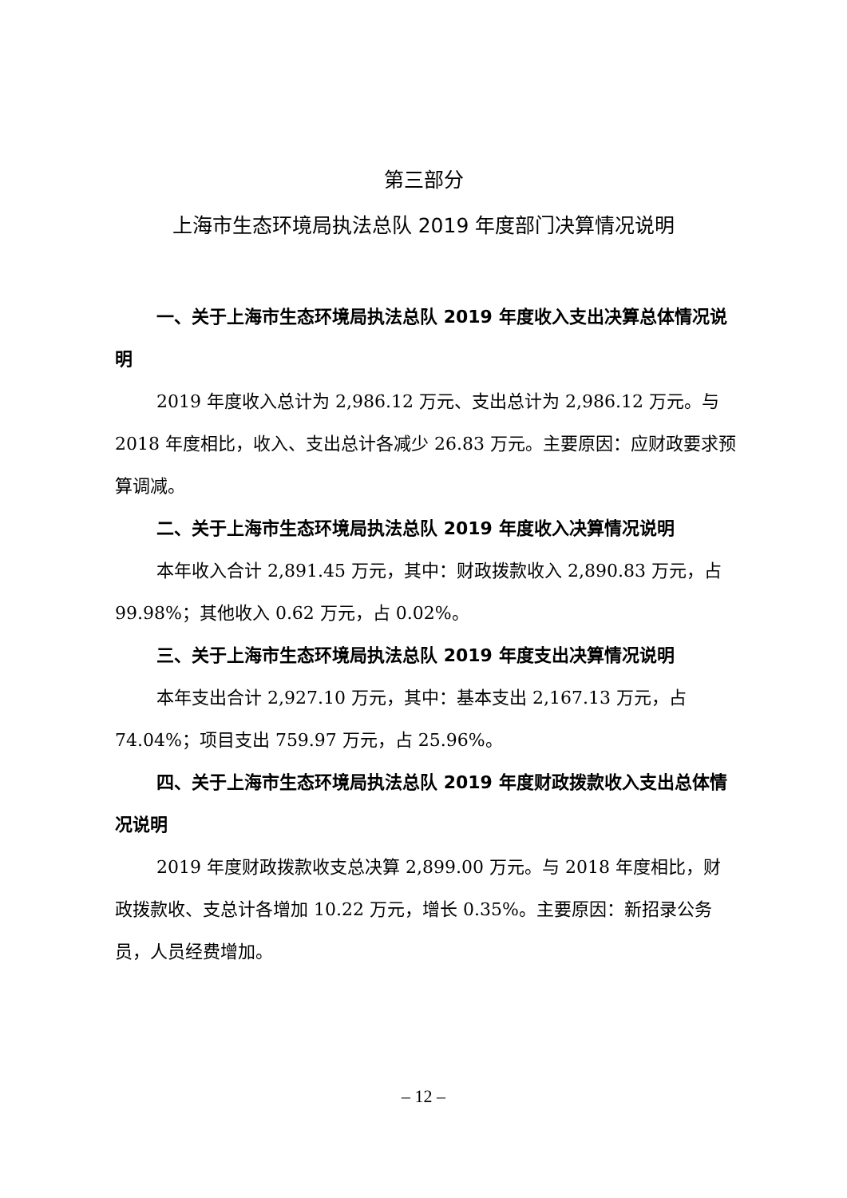第三部分
上海市生态环境局执法总队 2019 年度部门决算情况说明
一、关于上海市生态环境局执法总队 2019 年度收入支出决算总体情况说明
2019 年度收入总计为 2,986.12 万元、支出总计为 2,986.12 万元。与 2018 年度相比，收入、支出总计各减少 26.83 万元。主要原因：应财政要求预算调减。
二、关于上海市生态环境局执法总队 2019 年度收入决算情况说明
本年收入合计 2,891.45 万元，其中：财政拨款收入 2,890.83 万元，占 99.98%；其他收入 0.62 万元，占 0.02%。
三、关于上海市生态环境局执法总队 2019 年度支出决算情况说明
本年支出合计 2,927.10 万元，其中：基本支出 2,167.13 万元，占 74.04%；项目支出 759.97 万元，占 25.96%。
四、关于上海市生态环境局执法总队 2019 年度财政拨款收入支出总体情况说明
2019 年度财政拨款收支总决算 2,899.00 万元。与 2018 年度相比，财政拨款收、支总计各增加 10.22 万元，增长 0.35%。主要原因：新招录公务员，人员经费增加。
– 12 –